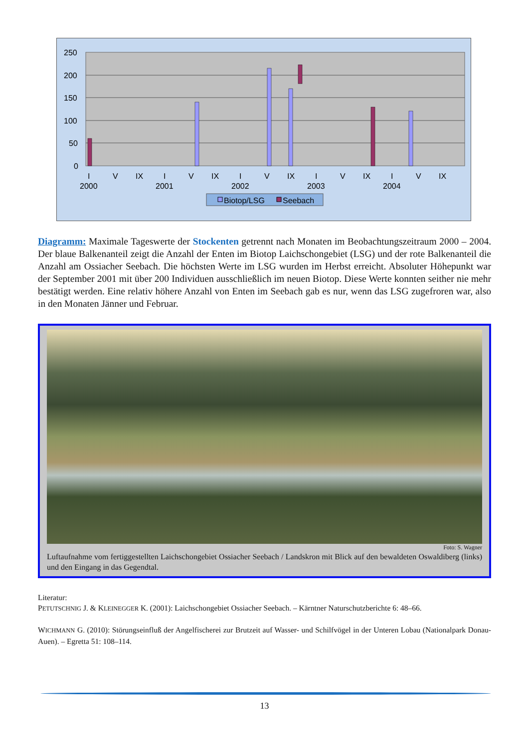250
200
150
100
50
0
I
V
IX
I
V
IX
I
V
IX
I
V
IX
I
V
IX
2000
2001
2002
2003
2004
Biotop/LSG
Seebach
Diagramm: Maximale Tageswerte der Stockenten getrennt nach Monaten im Beobachtungszeitraum 2000 – 2004. Der blaue Balkenanteil zeigt die Anzahl der Enten im Biotop Laichschongebiet (LSG) und der rote Balkenanteil die Anzahl am Ossiacher Seebach. Die höchsten Werte im LSG wurden im Herbst erreicht. Absoluter Höhepunkt war der September 2001 mit über 200 Individuen ausschließlich im neuen Biotop. Diese Werte konnten seither nie mehr bestätigt werden. Eine relativ höhere Anzahl von Enten im Seebach gab es nur, wenn das LSG zugefroren war, also in den Monaten Jänner und Februar.
Foto: S. Wagner
Luftaufnahme vom fertiggestellten Laichschongebiet Ossiacher Seebach / Landskron mit Blick auf den bewaldeten Oswaldiberg (links) und den Eingang in das Gegendtal.
Literatur:
PETUTSCHNIG J. & KLEINEGGER K. (2001): Laichschongebiet Ossiacher Seebach. – Kärntner Naturschutzberichte 6: 48–66.
WICHMANN G. (2010): Störungseinfluß der Angelfischerei zur Brutzeit auf Wasser- und Schilfvögel in der Unteren Lobau (Nationalpark Donau-Auen). – Egretta 51: 108–114.
13